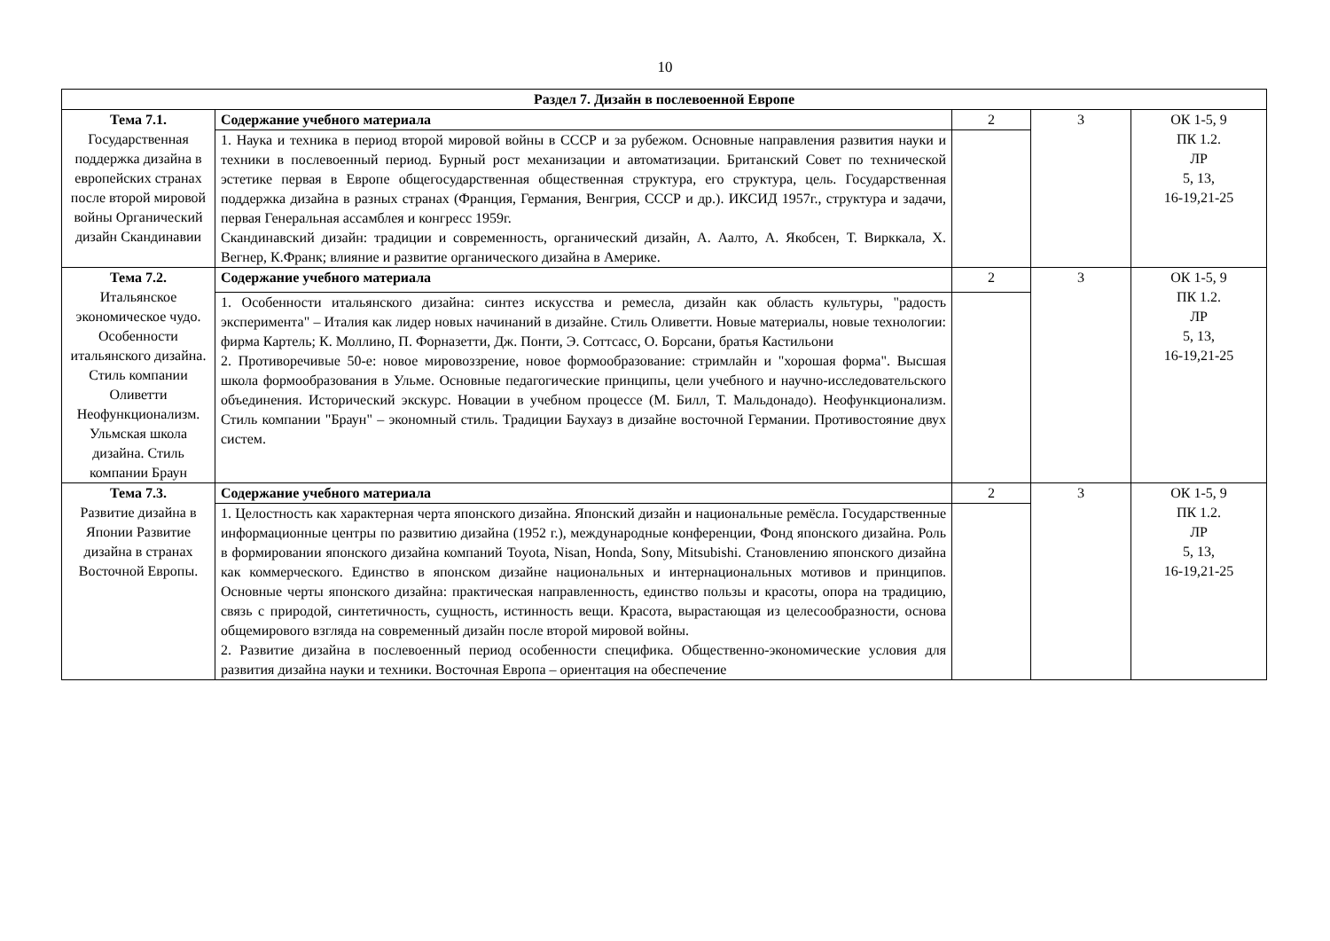10
| Раздел 7. Дизайн в послевоенной Европе | | | | |
| Тема 7.1. Государственная поддержка дизайна в европейских странах после второй мировой войны Органический дизайн Скандинавии | Содержание учебного материала | 2 | 3 | ОК 1-5, 9 ПК 1.2. ЛР 5, 13, 16-19,21-25 |
| | 1. Наука и техника в период второй мировой войны в СССР и за рубежом. Основные направления развития науки и техники в послевоенный период. Бурный рост механизации и автоматизации. Британский Совет по технической эстетике первая в Европе общегосударственная общественная структура, его структура, цель. Государственная поддержка дизайна в разных странах (Франция, Германия, Венгрия, СССР и др.). ИКСИД 1957г., структура и задачи, первая Генеральная ассамблея и конгресс 1959г. Скандинавский дизайн: традиции и современность, органический дизайн, А. Аалто, А. Якобсен, Т. Вирккала, Х. Вегнер, К.Франк; влияние и развитие органического дизайна в Америке. | | | |
| Тема 7.2. Итальянское экономическое чудо. Особенности итальянского дизайна. Стиль компании Оливетти Неофункционализм. Ульмская школа дизайна. Стиль компании Браун | Содержание учебного материала | 2 | 3 | ОК 1-5, 9 ПК 1.2. ЛР 5, 13, 16-19,21-25 |
| | 1. Особенности итальянского дизайна: синтез искусства и ремесла, дизайн как область культуры, "радость эксперимента" – Италия как лидер новых начинаний в дизайне. Стиль Оливетти. Новые материалы, новые технологии: фирма Картель; К. Моллино, П. Форназетти, Дж. Понти, Э. Соттсасс, О. Борсани, братья Кастильони 2. Противоречивые 50-е: новое мировоззрение, новое формообразование: стримлайн и "хорошая форма". Высшая школа формообразования в Ульме. Основные педагогические принципы, цели учебного и научно-исследовательского объединения. Исторический экскурс. Новации в учебном процессе (М. Билл, Т. Мальдонадо). Неофункционализм. Стиль компании "Браун" – экономный стиль. Традиции Баухауз в дизайне восточной Германии. Противостояние двух систем. | | | |
| Тема 7.3. Развитие дизайна в Японии Развитие дизайна в странах Восточной Европы. | Содержание учебного материала | 2 | 3 | ОК 1-5, 9 ПК 1.2. ЛР 5, 13, 16-19,21-25 |
| | 1. Целостность как характерная черта японского дизайна. Японский дизайн и национальные ремёсла. Государственные информационные центры по развитию дизайна (1952 г.), международные конференции, Фонд японского дизайна. Роль в формировании японского дизайна компаний Toyota, Nisan, Honda, Sony, Mitsubishi. Становлению японского дизайна как коммерческого. Единство в японском дизайне национальных и интернациональных мотивов и принципов. Основные черты японского дизайна: практическая направленность, единство пользы и красоты, опора на традицию, связь с природой, синтетичность, сущность, истинность вещи. Красота, вырастающая из целесообразности, основа общемирового взгляда на современный дизайн после второй мировой войны. 2. Развитие дизайна в послевоенный период особенности специфика. Общественно-экономические условия для развития дизайна науки и техники. Восточная Европа – ориентация на обеспечение | | | |